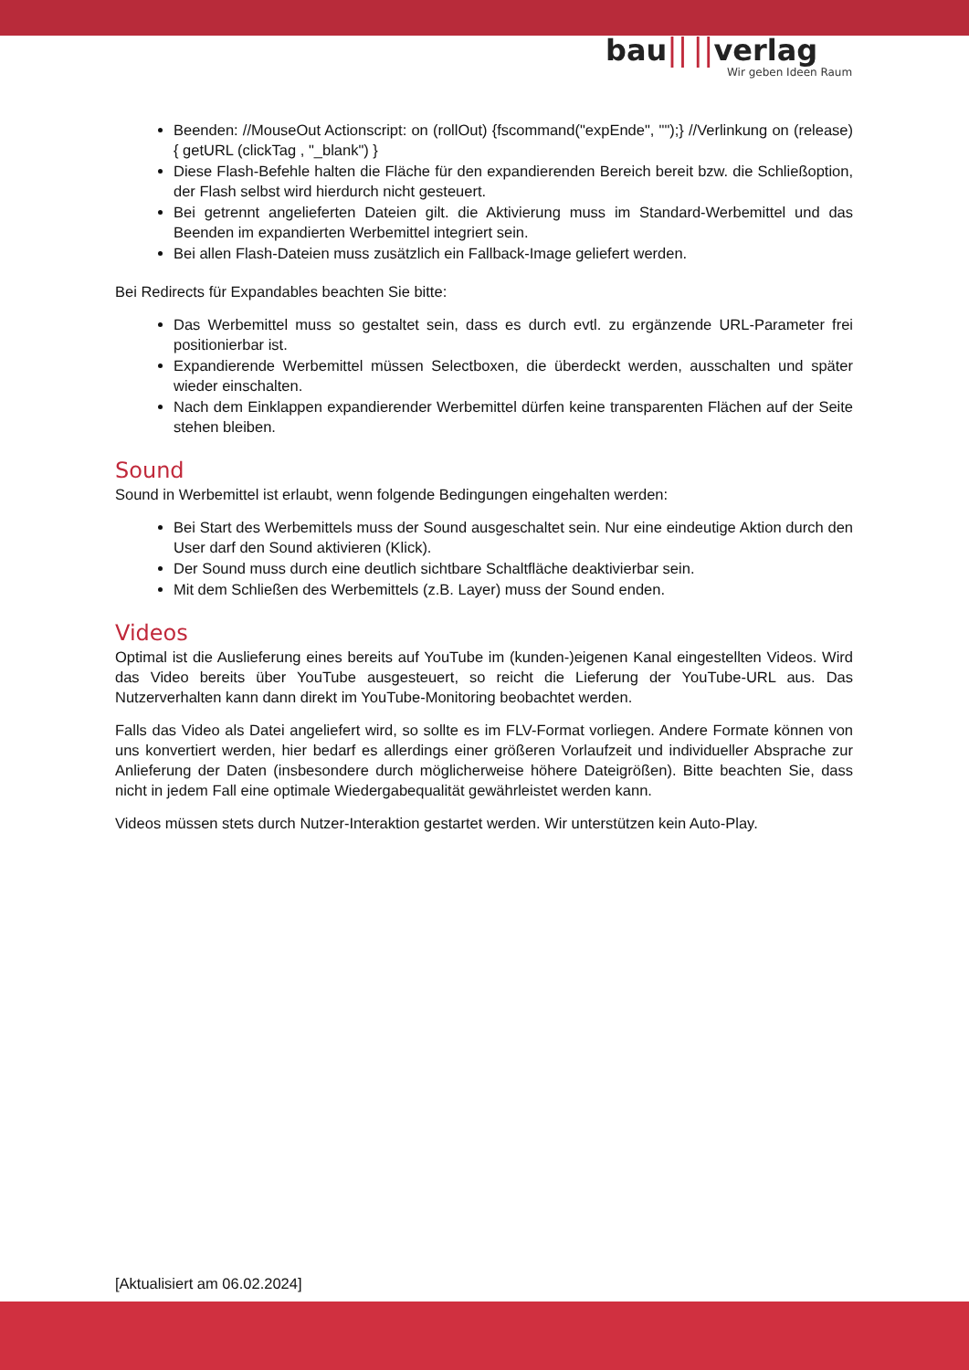bau|| ||verlag
Wir geben Ideen Raum
Beenden: //MouseOut Actionscript: on (rollOut) {fscommand("expEnde", "");} //Verlinkung on (release) { getURL (clickTag , "_blank") }
Diese Flash-Befehle halten die Fläche für den expandierenden Bereich bereit bzw. die Schließoption, der Flash selbst wird hierdurch nicht gesteuert.
Bei getrennt angelieferten Dateien gilt. die Aktivierung muss im Standard-Werbemittel und das Beenden im expandierten Werbemittel integriert sein.
Bei allen Flash-Dateien muss zusätzlich ein Fallback-Image geliefert werden.
Bei Redirects für Expandables beachten Sie bitte:
Das Werbemittel muss so gestaltet sein, dass es durch evtl. zu ergänzende URL-Parameter frei positionierbar ist.
Expandierende Werbemittel müssen Selectboxen, die überdeckt werden, ausschalten und später wieder einschalten.
Nach dem Einklappen expandierender Werbemittel dürfen keine transparenten Flächen auf der Seite stehen bleiben.
Sound
Sound in Werbemittel ist erlaubt, wenn folgende Bedingungen eingehalten werden:
Bei Start des Werbemittels muss der Sound ausgeschaltet sein. Nur eine eindeutige Aktion durch den User darf den Sound aktivieren (Klick).
Der Sound muss durch eine deutlich sichtbare Schaltfläche deaktivierbar sein.
Mit dem Schließen des Werbemittels (z.B. Layer) muss der Sound enden.
Videos
Optimal ist die Auslieferung eines bereits auf YouTube im (kunden-)eigenen Kanal eingestellten Videos. Wird das Video bereits über YouTube ausgesteuert, so reicht die Lieferung der YouTube-URL aus. Das Nutzerverhalten kann dann direkt im YouTube-Monitoring beobachtet werden.
Falls das Video als Datei angeliefert wird, so sollte es im FLV-Format vorliegen. Andere Formate können von uns konvertiert werden, hier bedarf es allerdings einer größeren Vorlaufzeit und individueller Absprache zur Anlieferung der Daten (insbesondere durch möglicherweise höhere Dateigrößen). Bitte beachten Sie, dass nicht in jedem Fall eine optimale Wiedergabequalität gewährleistet werden kann.
Videos müssen stets durch Nutzer-Interaktion gestartet werden. Wir unterstützen kein Auto-Play.
[Aktualisiert am 06.02.2024]